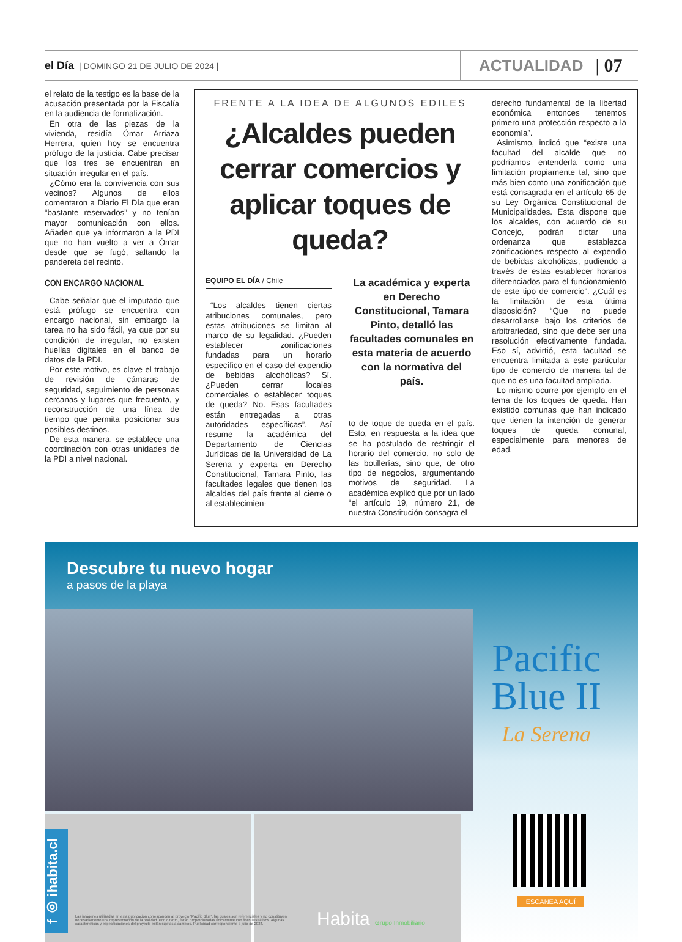el Día | DOMINGO 21 DE JULIO DE 2024 |
ACTUALIDAD | 07
el relato de la testigo es la base de la acusación presentada por la Fiscalía en la audiencia de formalización.
En otra de las piezas de la vivienda, residía Ómar Arriaza Herrera, quien hoy se encuentra prófugo de la justicia. Cabe precisar que los tres se encuentran en situación irregular en el país.
¿Cómo era la convivencia con sus vecinos? Algunos de ellos comentaron a Diario El Día que eran “bastante reservados” y no tenían mayor comunicación con ellos. Añaden que ya informaron a la PDI que no han vuelto a ver a Ómar desde que se fugó, saltando la pandereta del recinto.
CON ENCARGO NACIONAL
Cabe señalar que el imputado que está prófugo se encuentra con encargo nacional, sin embargo la tarea no ha sido fácil, ya que por su condición de irregular, no existen huellas digitales en el banco de datos de la PDI.
Por este motivo, es clave el trabajo de revisión de cámaras de seguridad, seguimiento de personas cercanas y lugares que frecuenta, y reconstrucción de una línea de tiempo que permita posicionar sus posibles destinos.
De esta manera, se establece una coordinación con otras unidades de la PDI a nivel nacional.
FRENTE A LA IDEA DE ALGUNOS EDILES
¿Alcaldes pueden cerrar comercios y aplicar toques de queda?
EQUIPO EL DÍA / Chile
“Los alcaldes tienen ciertas atribuciones comunales, pero estas atribuciones se limitan al marco de su legalidad. ¿Pueden establecer zonificaciones fundadas para un horario específico en el caso del expendio de bebidas alcohólicas? Sí. ¿Pueden cerrar locales comerciales o establecer toques de queda? No. Esas facultades están entregadas a otras autoridades específicas”. Así resume la académica del Departamento de Ciencias Jurídicas de la Universidad de La Serena y experta en Derecho Constitucional, Tamara Pinto, las facultades legales que tienen los alcaldes del país frente al cierre o al establecimien-
La académica y experta en Derecho Constitucional, Tamara Pinto, detalló las facultades comunales en esta materia de acuerdo con la normativa del país.
to de toque de queda en el país. Esto, en respuesta a la idea que se ha postulado de restringir el horario del comercio, no solo de las botillerías, sino que, de otro tipo de negocios, argumentando motivos de seguridad. La académica explicó que por un lado “el artículo 19, número 21, de nuestra Constitución consagra el
derecho fundamental de la libertad económica entonces tenemos primero una protección respecto a la economía”.
Asimismo, indicó que “existe una facultad del alcalde que no podríamos entenderla como una limitación propiamente tal, sino que más bien como una zonificación que está consagrada en el artículo 65 de su Ley Orgánica Constitucional de Municipalidades. Esta dispone que los alcaldes, con acuerdo de su Concejo, podrán dictar una ordenanza que establezca zonificaciones respecto al expendio de bebidas alcohólicas, pudiendo a través de estas establecer horarios diferenciados para el funcionamiento de este tipo de comercio”. ¿Cuál es la limitación de esta última disposición? “Que no puede desarrollarse bajo los criterios de arbitrariedad, sino que debe ser una resolución efectivamente fundada. Eso sí, advirtió, esta facultad se encuentra limitada a este particular tipo de comercio de manera tal de que no es una facultad ampliada.
Lo mismo ocurre por ejemplo en el tema de los toques de queda. Han existido comunas que han indicado que tienen la intención de generar toques de queda comunal, especialmente para menores de edad.
Descubre tu nuevo hogar
a pasos de la playa
f ◎ ihabita.cl
Pacific
Blue II
La Serena
ESCANEA AQUÍ
Las imágenes utilizadas en esta publicación corresponden al proyecto “Pacific Blue”, las cuales son referenciales y no constituyen necesariamente una representación de la realidad. Por lo tanto, están proporcionadas únicamente con fines ilustrativos. Algunas características y especificaciones del proyecto están sujetas a cambios. Publicidad correspondiente a julio de 2024.
Habita Grupo Inmobiliario